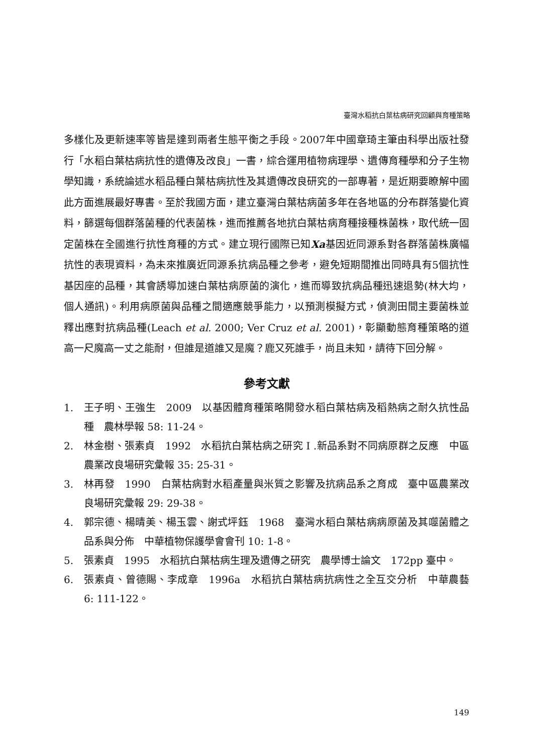臺灣水稻抗白葉枯病研究回顧與育種策略
多樣化及更新速率等皆是達到兩者生態平衡之手段。2007年中國章琦主筆由科學出版社發行「水稻白葉枯病抗性的遺傳及改良」一書，綜合運用植物病理學、遺傳育種學和分子生物學知識，系統論述水稻品種白葉枯病抗性及其遺傳改良研究的一部專著，是近期要瞭解中國此方面進展最好專書。至於我國方面，建立臺灣白葉枯病菌多年在各地區的分布群落變化資料，篩選每個群落菌種的代表菌株，進而推薦各地抗白葉枯病育種接種株菌株，取代統一固定菌株在全國進行抗性育種的方式。建立現行國際已知Xa基因近同源系對各群落菌株廣幅抗性的表現資料，為未來推廣近同源系抗病品種之參考，避免短期間推出同時具有5個抗性基因座的品種，其會誘導加速白葉枯病原菌的演化，進而導致抗病品種迅速退勢(林大均，個人通訊)。利用病原菌與品種之間適應競爭能力，以預測模擬方式，偵測田間主要菌株並釋出應對抗病品種(Leach et al. 2000; Ver Cruz et al. 2001)，彰顯動態育種策略的道高一尺魔高一丈之能耐，但誰是道誰又是魔？鹿又死誰手，尚且未知，請待下回分解。
參考文獻
1. 王子明、王強生　2009　以基因體育種策略開發水稻白葉枯病及稻熱病之耐久抗性品種　農林學報 58: 11-24。
2. 林金樹、張素貞　1992　水稻抗白葉枯病之研究 I .新品系對不同病原群之反應　中區農業改良場研究彙報 35: 25-31。
3. 林再發　1990　白葉枯病對水稻產量與米質之影響及抗病品系之育成　臺中區農業改良場研究彙報 29: 29-38。
4. 郭宗德、楊晴美、楊玉雲、謝式坪鈺　1968　臺灣水稻白葉枯病病原菌及其噬菌體之品系與分佈　中華植物保護學會會刊 10: 1-8。
5. 張素貞　1995　水稻抗白葉枯病生理及遺傳之研究　農學博士論文　172pp 臺中。
6. 張素貞、曾德賜、李成章　1996a　水稻抗白葉枯病抗病性之全互交分析　中華農藝 6: 111-122。
149